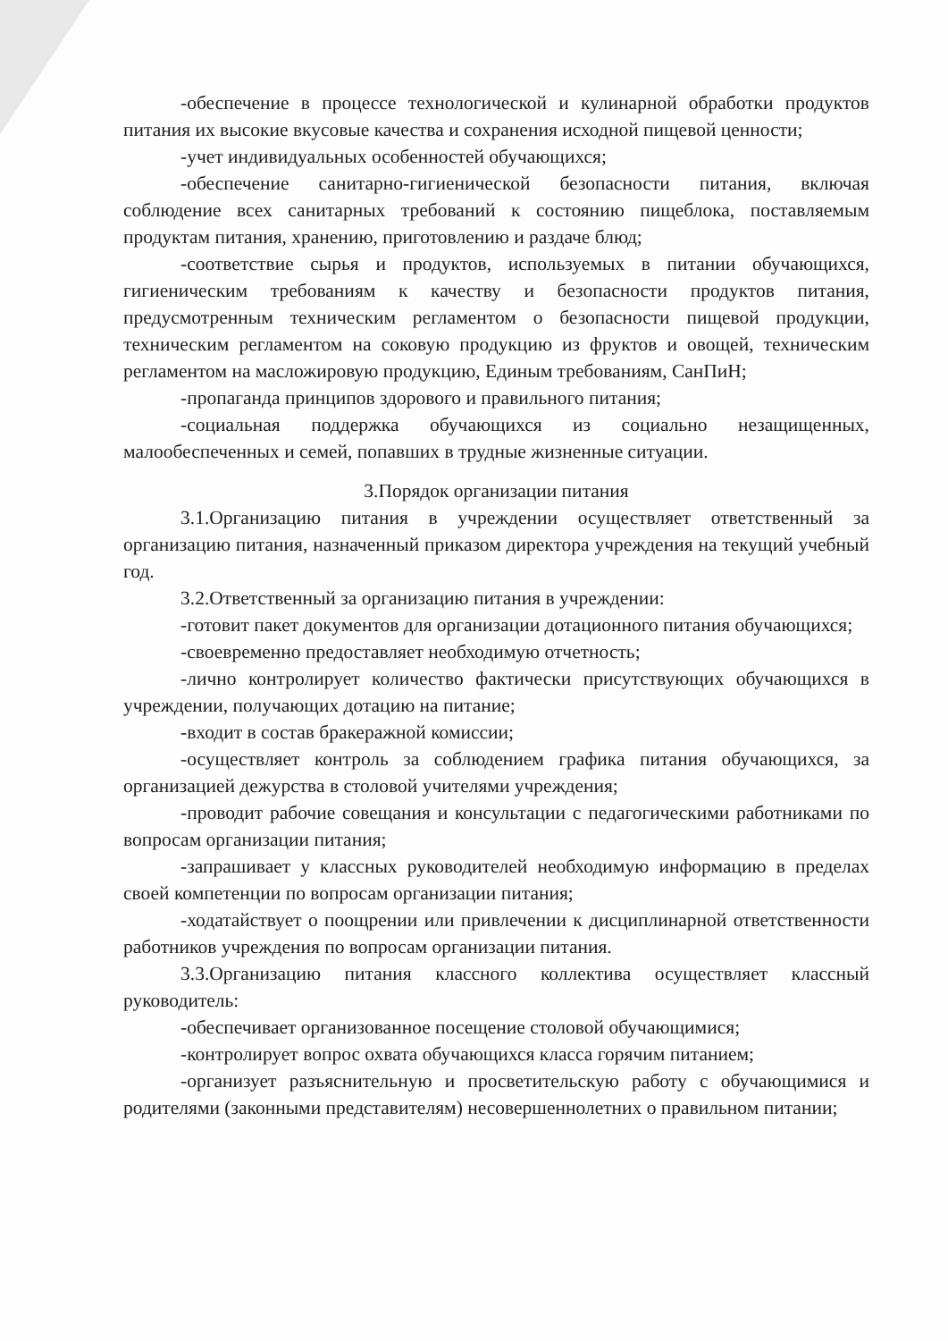-обеспечение в процессе технологической и кулинарной обработки продуктов питания их высокие вкусовые качества и сохранения исходной пищевой ценности;
-учет индивидуальных особенностей обучающихся;
-обеспечение санитарно-гигиенической безопасности питания, включая соблюдение всех санитарных требований к состоянию пищеблока, поставляемым продуктам питания, хранению, приготовлению и раздаче блюд;
-соответствие сырья и продуктов, используемых в питании обучающихся, гигиеническим требованиям к качеству и безопасности продуктов питания, предусмотренным техническим регламентом о безопасности пищевой продукции, техническим регламентом на соковую продукцию из фруктов и овощей, техническим регламентом на масложировую продукцию, Единым требованиям, СанПиН;
-пропаганда принципов здорового и правильного питания;
-социальная поддержка обучающихся из социально незащищенных, малообеспеченных и семей, попавших в трудные жизненные ситуации.
3.Порядок организации питания
3.1.Организацию питания в учреждении осуществляет ответственный за организацию питания, назначенный приказом директора учреждения на текущий учебный год.
3.2.Ответственный за организацию питания в учреждении:
-готовит пакет документов для организации дотационного питания обучающихся;
-своевременно предоставляет необходимую отчетность;
-лично контролирует количество фактически присутствующих обучающихся в учреждении, получающих дотацию на питание;
-входит в состав бракеражной комиссии;
-осуществляет контроль за соблюдением графика питания обучающихся, за организацией дежурства в столовой учителями учреждения;
-проводит рабочие совещания и консультации с педагогическими работниками по вопросам организации питания;
-запрашивает у классных руководителей необходимую информацию в пределах своей компетенции по вопросам организации питания;
-ходатайствует о поощрении или привлечении к дисциплинарной ответственности работников учреждения по вопросам организации питания.
3.3.Организацию питания классного коллектива осуществляет классный руководитель:
-обеспечивает организованное посещение столовой обучающимися;
-контролирует вопрос охвата обучающихся класса горячим питанием;
-организует разъяснительную и просветительскую работу с обучающимися и родителями (законными представителям) несовершеннолетних о правильном питании;